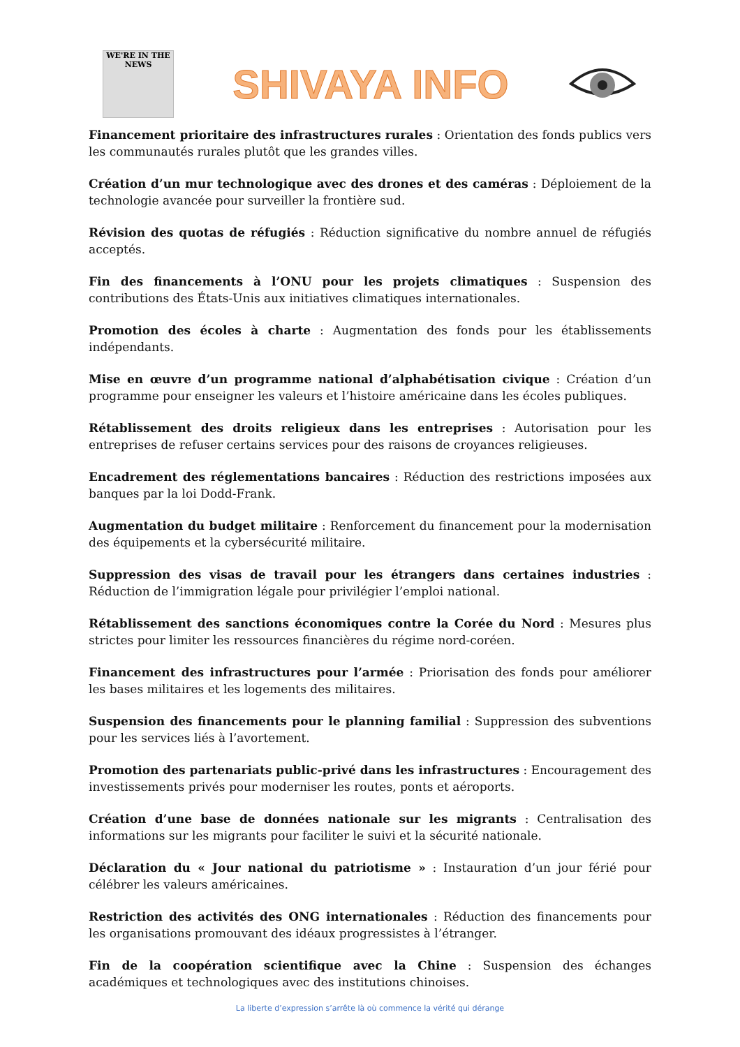WE'RE IN THE NEWS
SHIVAYA INFO
Financement prioritaire des infrastructures rurales : Orientation des fonds publics vers les communautés rurales plutôt que les grandes villes.
Création d’un mur technologique avec des drones et des caméras : Déploiement de la technologie avancée pour surveiller la frontière sud.
Révision des quotas de réfugiés : Réduction significative du nombre annuel de réfugiés acceptés.
Fin des financements à l’ONU pour les projets climatiques : Suspension des contributions des États-Unis aux initiatives climatiques internationales.
Promotion des écoles à charte : Augmentation des fonds pour les établissements indépendants.
Mise en œuvre d’un programme national d’alphabétisation civique : Création d’un programme pour enseigner les valeurs et l’histoire américaine dans les écoles publiques.
Rétablissement des droits religieux dans les entreprises : Autorisation pour les entreprises de refuser certains services pour des raisons de croyances religieuses.
Encadrement des réglementations bancaires : Réduction des restrictions imposées aux banques par la loi Dodd-Frank.
Augmentation du budget militaire : Renforcement du financement pour la modernisation des équipements et la cybersécurité militaire.
Suppression des visas de travail pour les étrangers dans certaines industries : Réduction de l’immigration légale pour privilégier l’emploi national.
Rétablissement des sanctions économiques contre la Corée du Nord : Mesures plus strictes pour limiter les ressources financières du régime nord-coréen.
Financement des infrastructures pour l’armée : Priorisation des fonds pour améliorer les bases militaires et les logements des militaires.
Suspension des financements pour le planning familial : Suppression des subventions pour les services liés à l’avortement.
Promotion des partenariats public-privé dans les infrastructures : Encouragement des investissements privés pour moderniser les routes, ponts et aéroports.
Création d’une base de données nationale sur les migrants : Centralisation des informations sur les migrants pour faciliter le suivi et la sécurité nationale.
Déclaration du « Jour national du patriotisme » : Instauration d’un jour férié pour célébrer les valeurs américaines.
Restriction des activités des ONG internationales : Réduction des financements pour les organisations promouvant des idéaux progressistes à l’étranger.
Fin de la coopération scientifique avec la Chine : Suspension des échanges académiques et technologiques avec des institutions chinoises.
La liberte d’expression s’arrête là où commence la vérité qui dérange